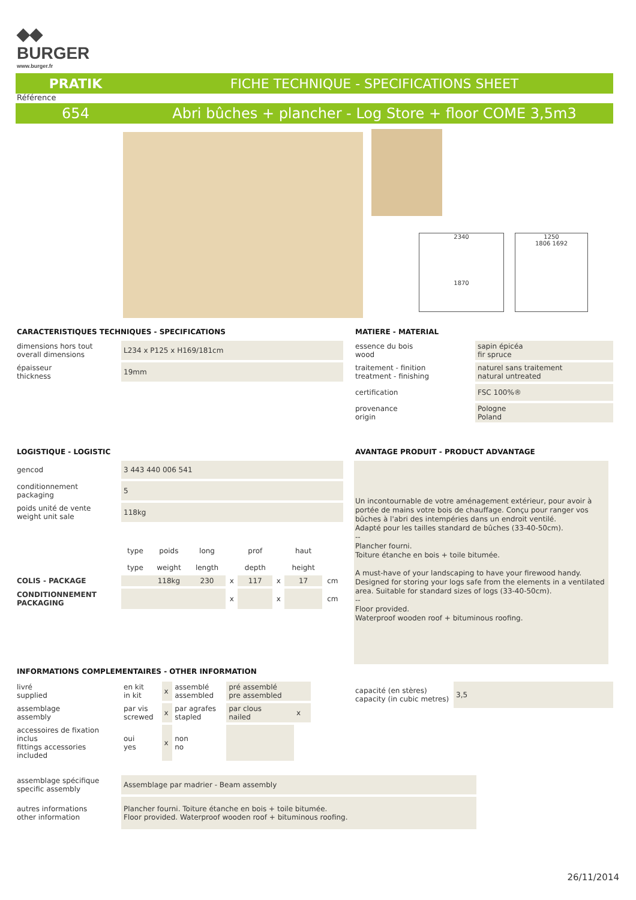◆◆
BURGER
www.burger.fr
PRATIK
FICHE TECHNIQUE - SPECIFICATIONS SHEET
Référence
654
Abri bûches + plancher - Log Store + floor COME 3,5m3
2340
1870
1250
1806 1692
CARACTERISTIQUES TECHNIQUES - SPECIFICATIONS
| dimensions hors tout overall dimensions | L234 x P125 x H169/181cm |
| épaisseur thickness | 19mm |
MATIERE - MATERIAL
| essence du bois wood | sapin épicéa fir spruce |
| traitement - finition treatment - finishing | naturel sans traitement natural untreated |
| certification | FSC 100%® |
| provenance origin | Pologne Poland |
LOGISTIQUE - LOGISTIC
| gencod | 3 443 440 006 541 |
| conditionnement packaging | 5 |
| poids unité de vente weight unit sale | 118kg |
| | type type | poids weight | long length | | prof depth | | haut height | |
| COLIS - PACKAGE | | 118kg | 230 | x | 117 | x | 17 | cm |
| CONDITIONNEMENT PACKAGING | | | | x | | x | | cm |
AVANTAGE PRODUIT - PRODUCT ADVANTAGE
Un incontournable de votre aménagement extérieur, pour avoir à portée de mains votre bois de chauffage. Conçu pour ranger vos bûches à l'abri des intempéries dans un endroit ventilé.
Adapté pour les tailles standard de bûches (33-40-50cm).
--
Plancher fourni.
Toiture étanche en bois + toile bitumée.
A must-have of your landscaping to have your firewood handy. Designed for storing your logs safe from the elements in a ventilated area. Suitable for standard sizes of logs (33-40-50cm).
--
Floor provided.
Waterproof wooden roof + bituminous roofing.
INFORMATIONS COMPLEMENTAIRES - OTHER INFORMATION
| livré supplied | en kit in kit | x | assemblé assembled | pré assemblé pre assembled | |
| assemblage assembly | par vis screwed | x | par agrafes stapled | par clous nailed | x |
| accessoires de fixation inclus fittings accessories included | oui yes | x | non no | | |
| capacité (en stères) capacity (in cubic metres) | 3,5 |
| assemblage spécifique specific assembly | Assemblage par madrier - Beam assembly |
| autres informations other information | Plancher fourni. Toiture étanche en bois + toile bitumée. Floor provided. Waterproof wooden roof + bituminous roofing. |
26/11/2014